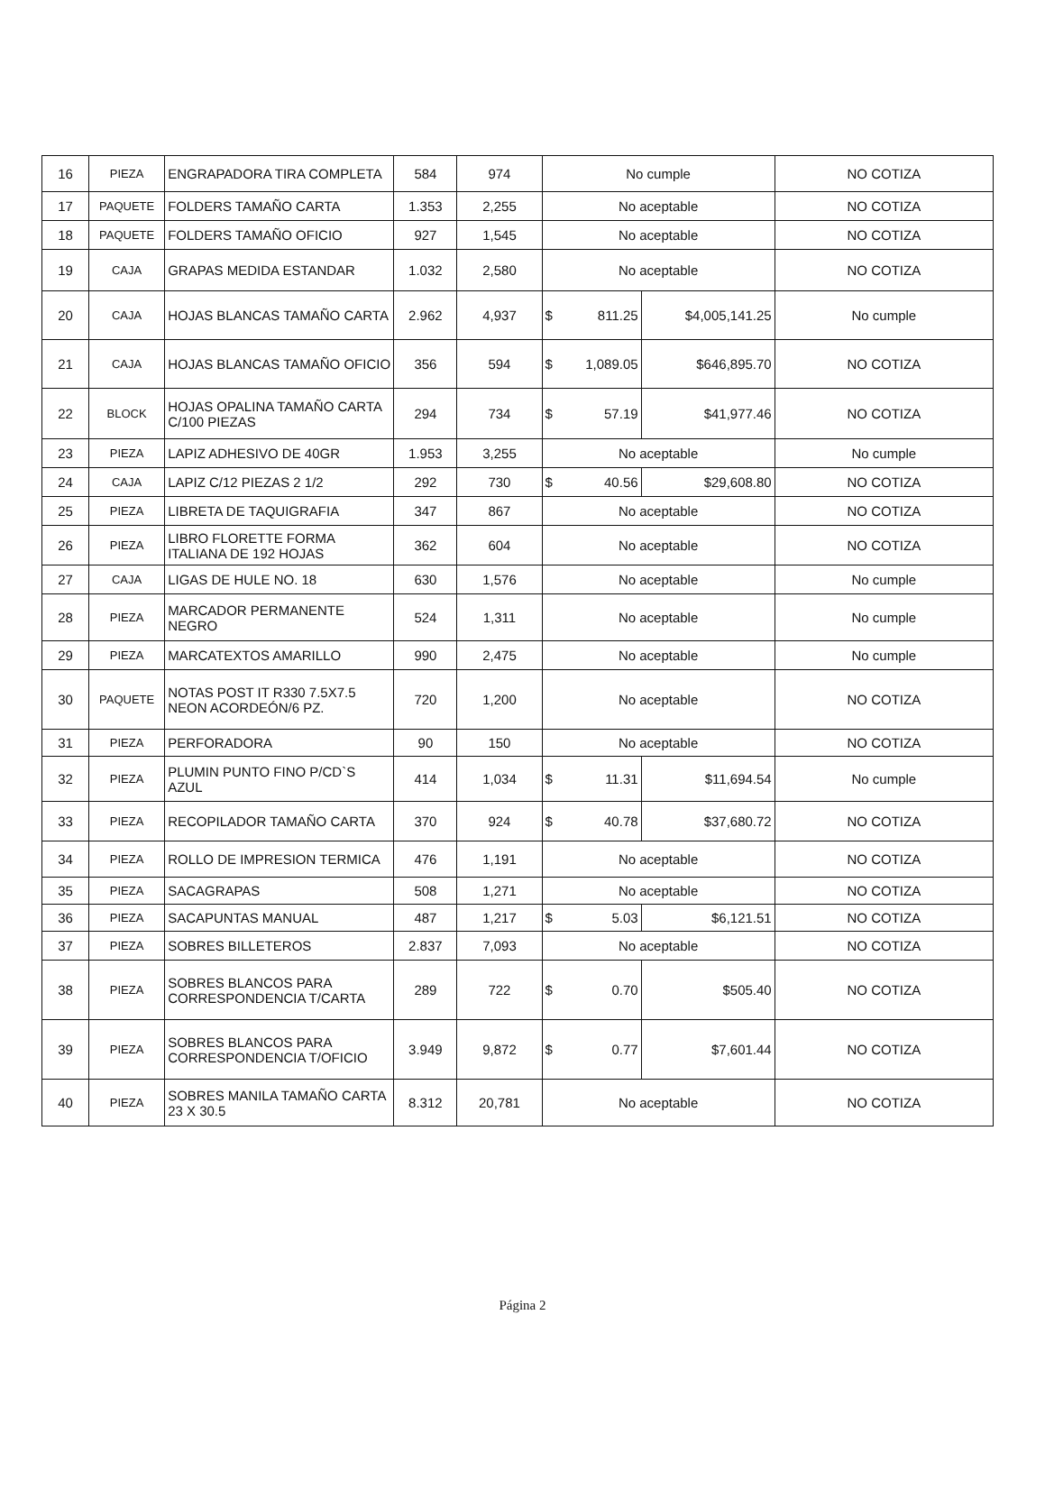| 16 | PIEZA | ENGRAPADORA TIRA COMPLETA | 584 | 974 | No cumple | | | NO COTIZA |
| 17 | PAQUETE | FOLDERS TAMAÑO CARTA | 1.353 | 2,255 | No aceptable | | | NO COTIZA |
| 18 | PAQUETE | FOLDERS TAMAÑO OFICIO | 927 | 1,545 | No aceptable | | | NO COTIZA |
| 19 | CAJA | GRAPAS MEDIDA ESTANDAR | 1.032 | 2,580 | No aceptable | | | NO COTIZA |
| 20 | CAJA | HOJAS BLANCAS TAMAÑO CARTA | 2.962 | 4,937 | $ | 811.25 | $4,005,141.25 | No cumple |
| 21 | CAJA | HOJAS BLANCAS TAMAÑO OFICIO | 356 | 594 | $ | 1,089.05 | $646,895.70 | NO COTIZA |
| 22 | BLOCK | HOJAS OPALINA TAMAÑO CARTA C/100 PIEZAS | 294 | 734 | $ | 57.19 | $41,977.46 | NO COTIZA |
| 23 | PIEZA | LAPIZ ADHESIVO DE 40GR | 1.953 | 3,255 | No aceptable | | | No cumple |
| 24 | CAJA | LAPIZ C/12 PIEZAS 2 1/2 | 292 | 730 | $ | 40.56 | $29,608.80 | NO COTIZA |
| 25 | PIEZA | LIBRETA DE TAQUIGRAFIA | 347 | 867 | No aceptable | | | NO COTIZA |
| 26 | PIEZA | LIBRO FLORETTE FORMA ITALIANA DE 192 HOJAS | 362 | 604 | No aceptable | | | NO COTIZA |
| 27 | CAJA | LIGAS DE HULE NO. 18 | 630 | 1,576 | No aceptable | | | No cumple |
| 28 | PIEZA | MARCADOR PERMANENTE NEGRO | 524 | 1,311 | No aceptable | | | No cumple |
| 29 | PIEZA | MARCATEXTOS AMARILLO | 990 | 2,475 | No aceptable | | | No cumple |
| 30 | PAQUETE | NOTAS POST IT R330 7.5X7.5 NEON ACORDEÓN/6 PZ. | 720 | 1,200 | No aceptable | | | NO COTIZA |
| 31 | PIEZA | PERFORADORA | 90 | 150 | No aceptable | | | NO COTIZA |
| 32 | PIEZA | PLUMIN PUNTO FINO P/CD`S AZUL | 414 | 1,034 | $ | 11.31 | $11,694.54 | No cumple |
| 33 | PIEZA | RECOPILADOR TAMAÑO CARTA | 370 | 924 | $ | 40.78 | $37,680.72 | NO COTIZA |
| 34 | PIEZA | ROLLO DE IMPRESION TERMICA | 476 | 1,191 | No aceptable | | | NO COTIZA |
| 35 | PIEZA | SACAGRAPAS | 508 | 1,271 | No aceptable | | | NO COTIZA |
| 36 | PIEZA | SACAPUNTAS MANUAL | 487 | 1,217 | $ | 5.03 | $6,121.51 | NO COTIZA |
| 37 | PIEZA | SOBRES BILLETEROS | 2.837 | 7,093 | No aceptable | | | NO COTIZA |
| 38 | PIEZA | SOBRES BLANCOS PARA CORRESPONDENCIA T/CARTA | 289 | 722 | $ | 0.70 | $505.40 | NO COTIZA |
| 39 | PIEZA | SOBRES BLANCOS PARA CORRESPONDENCIA T/OFICIO | 3.949 | 9,872 | $ | 0.77 | $7,601.44 | NO COTIZA |
| 40 | PIEZA | SOBRES MANILA TAMAÑO CARTA 23 X 30.5 | 8.312 | 20,781 | No aceptable | | | NO COTIZA |
Página 2